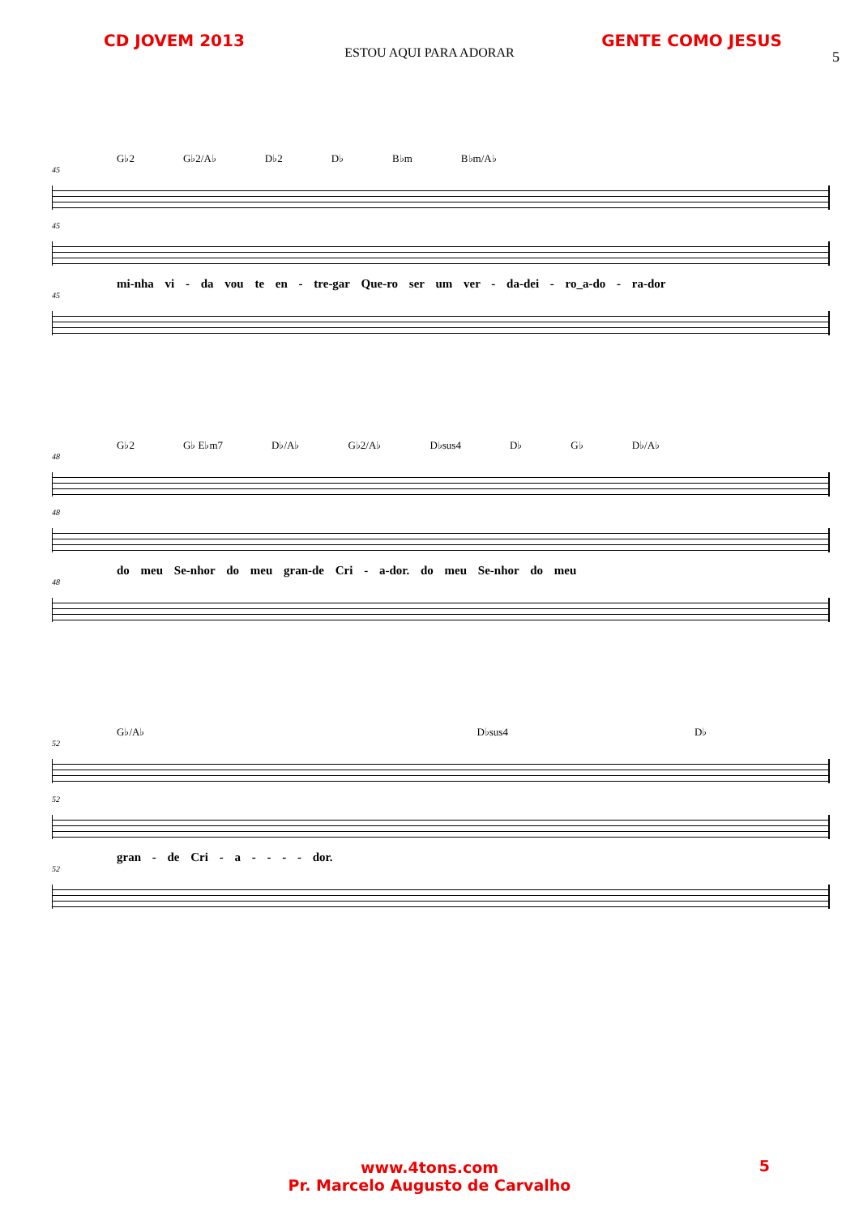CD JOVEM 2013 GENTE COMO JESUS
ESTOU AQUI PARA ADORAR
5
G♭2 G♭2/A♭ D♭2 D♭ B♭m B♭m/A♭
45
45
mi-nha vi - da vou te en - tre-gar Que-ro ser um ver - da-dei - ro_a-do - ra-dor
45
G♭2 G♭ E♭m7 D♭/A♭ G♭2/A♭ D♭sus4 D♭ G♭ D♭/A♭
48
48
do meu Se-nhor do meu gran-de Cri - a-dor. do meu Se-nhor do meu
48
G♭/A♭ D♭sus4 D♭
52
52
gran - de Cri - a - - - - dor.
52
www.4tons.com
Pr. Marcelo Augusto de Carvalho
5